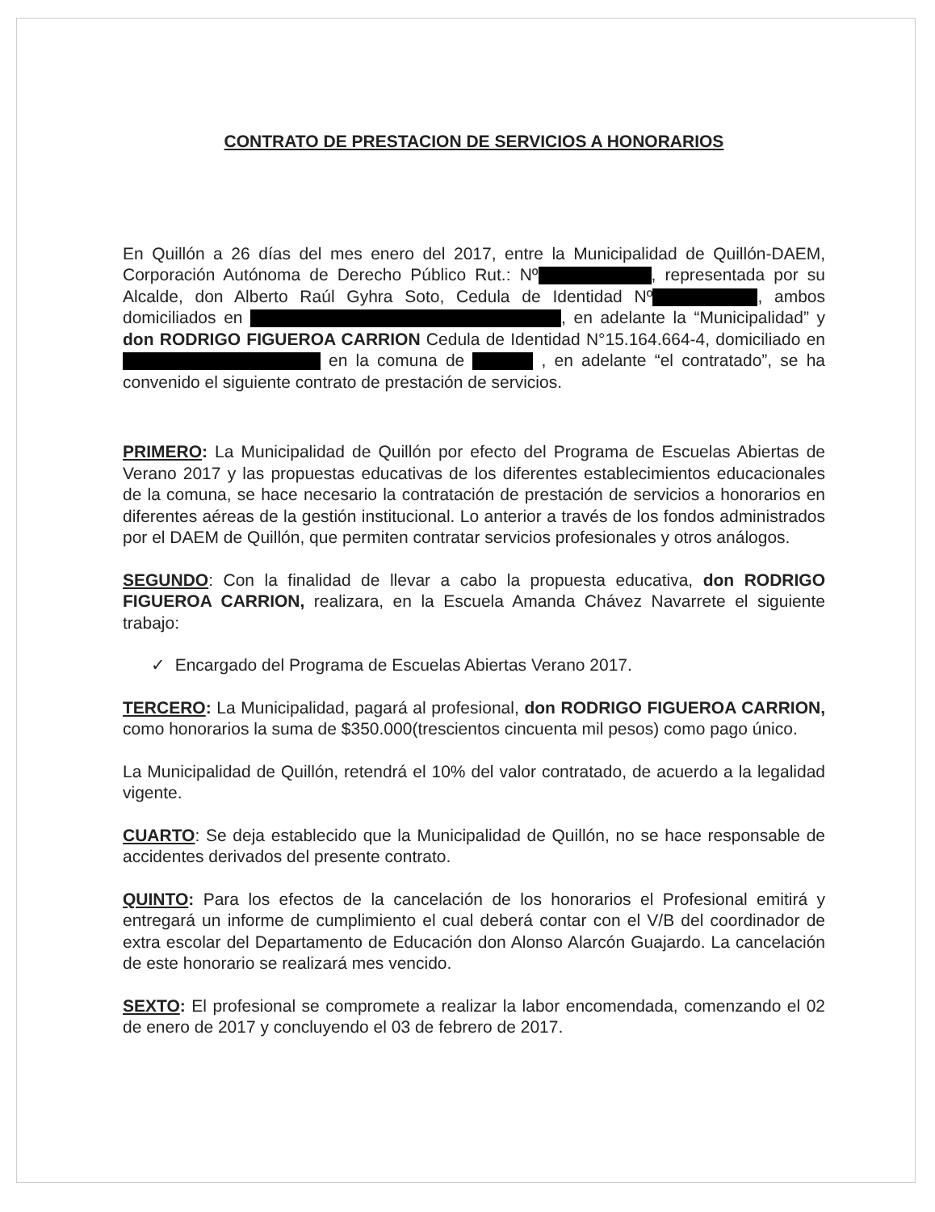CONTRATO DE PRESTACION DE SERVICIOS A HONORARIOS
En Quillón a 26 días del mes enero del 2017, entre la Municipalidad de Quillón-DAEM, Corporación Autónoma de Derecho Público Rut.: Nº , representada por su Alcalde, don Alberto Raúl Gyhra Soto, Cedula de Identidad Nº , ambos domiciliados en , en adelante la “Municipalidad” y don RODRIGO FIGUEROA CARRION Cedula de Identidad N°15.164.664-4, domiciliado en en la comuna de , en adelante “el contratado”, se ha convenido el siguiente contrato de prestación de servicios.
PRIMERO: La Municipalidad de Quillón por efecto del Programa de Escuelas Abiertas de Verano 2017 y las propuestas educativas de los diferentes establecimientos educacionales de la comuna, se hace necesario la contratación de prestación de servicios a honorarios en diferentes aéreas de la gestión institucional. Lo anterior a través de los fondos administrados por el DAEM de Quillón, que permiten contratar servicios profesionales y otros análogos.
SEGUNDO: Con la finalidad de llevar a cabo la propuesta educativa, don RODRIGO FIGUEROA CARRION, realizara, en la Escuela Amanda Chávez Navarrete el siguiente trabajo:
✓ Encargado del Programa de Escuelas Abiertas Verano 2017.
TERCERO: La Municipalidad, pagará al profesional, don RODRIGO FIGUEROA CARRION, como honorarios la suma de $350.000(trescientos cincuenta mil pesos) como pago único.
La Municipalidad de Quillón, retendrá el 10% del valor contratado, de acuerdo a la legalidad vigente.
CUARTO: Se deja establecido que la Municipalidad de Quillón, no se hace responsable de accidentes derivados del presente contrato.
QUINTO: Para los efectos de la cancelación de los honorarios el Profesional emitirá y entregará un informe de cumplimiento el cual deberá contar con el V/B del coordinador de extra escolar del Departamento de Educación don Alonso Alarcón Guajardo. La cancelación de este honorario se realizará mes vencido.
SEXTO: El profesional se compromete a realizar la labor encomendada, comenzando el 02 de enero de 2017 y concluyendo el 03 de febrero de 2017.